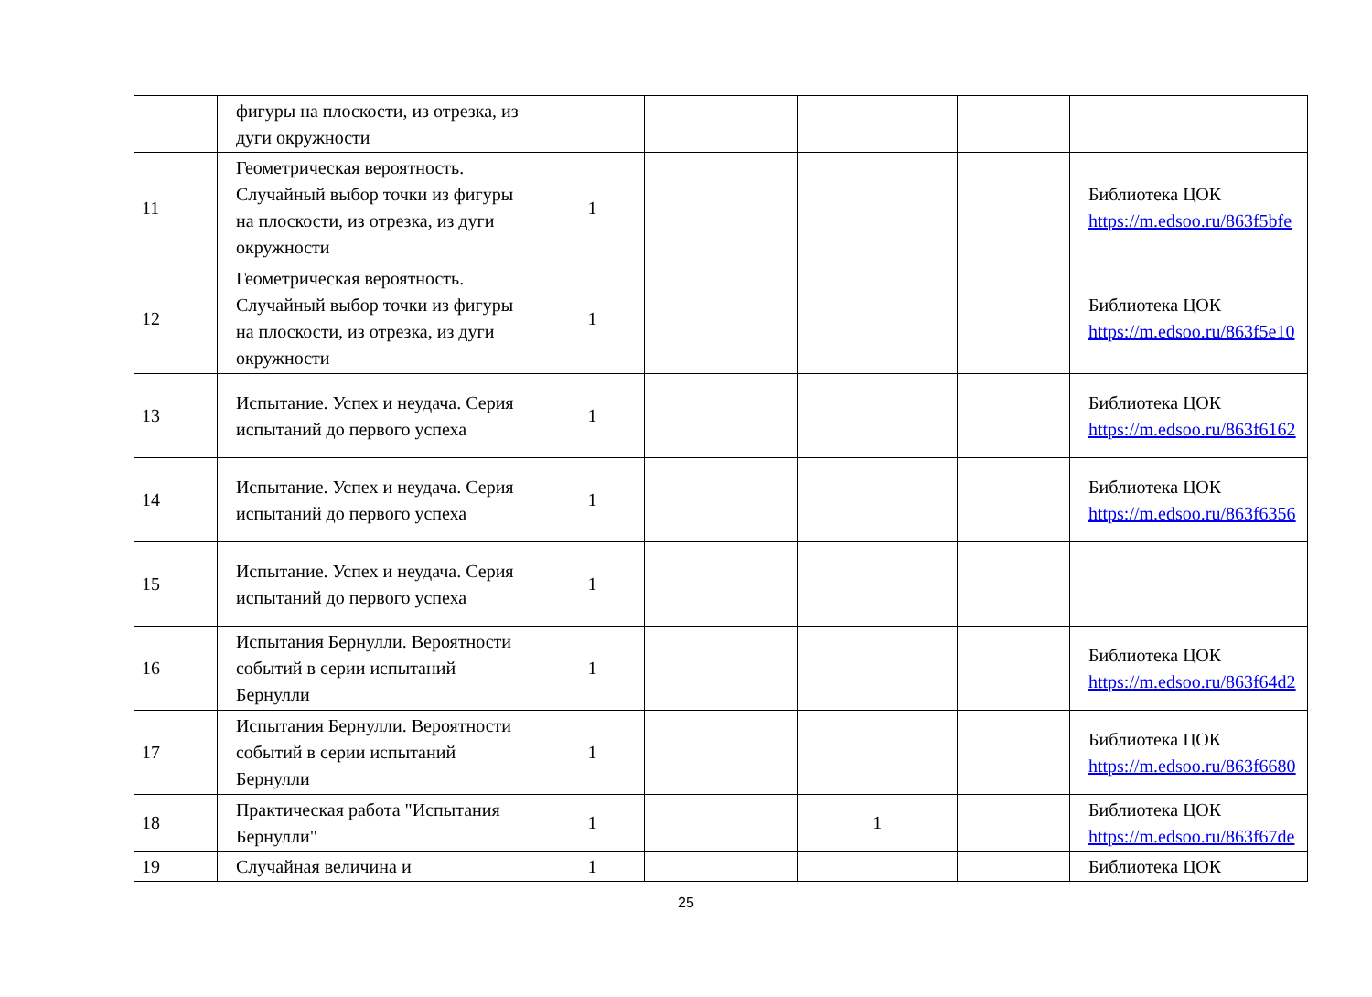| | фигуры на плоскости, из отрезка, из дуги окружности | | | | | |
| 11 | Геометрическая вероятность. Случайный выбор точки из фигуры на плоскости, из отрезка, из дуги окружности | 1 | | | | Библиотека ЦОК https://m.edsoo.ru/863f5bfe |
| 12 | Геометрическая вероятность. Случайный выбор точки из фигуры на плоскости, из отрезка, из дуги окружности | 1 | | | | Библиотека ЦОК https://m.edsoo.ru/863f5e10 |
| 13 | Испытание. Успех и неудача. Серия испытаний до первого успеха | 1 | | | | Библиотека ЦОК https://m.edsoo.ru/863f6162 |
| 14 | Испытание. Успех и неудача. Серия испытаний до первого успеха | 1 | | | | Библиотека ЦОК https://m.edsoo.ru/863f6356 |
| 15 | Испытание. Успех и неудача. Серия испытаний до первого успеха | 1 | | | | |
| 16 | Испытания Бернулли. Вероятности событий в серии испытаний Бернулли | 1 | | | | Библиотека ЦОК https://m.edsoo.ru/863f64d2 |
| 17 | Испытания Бернулли. Вероятности событий в серии испытаний Бернулли | 1 | | | | Библиотека ЦОК https://m.edsoo.ru/863f6680 |
| 18 | Практическая работа "Испытания Бернулли" | 1 | | 1 | | Библиотека ЦОК https://m.edsoo.ru/863f67de |
| 19 | Случайная величина и | 1 | | | | Библиотека ЦОК |
25